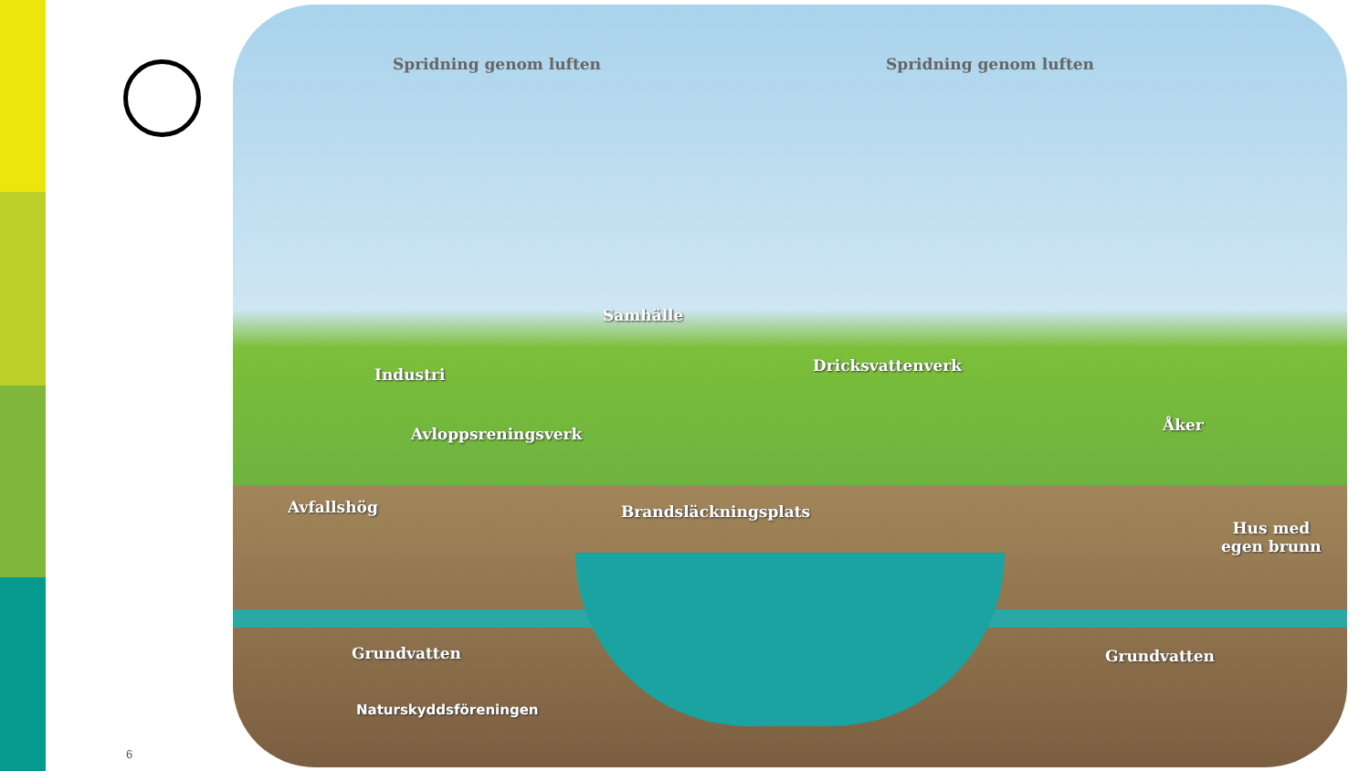Spridning genom luften Spridning genom luften
Samhälle
Industri Dricksvattenverk
Åker
Avloppsreningsverk
Avfallshög Brandsläckningsplats
Hus med
egen brunn
Grundvatten Grundvatten
Naturskyddsföreningen
6